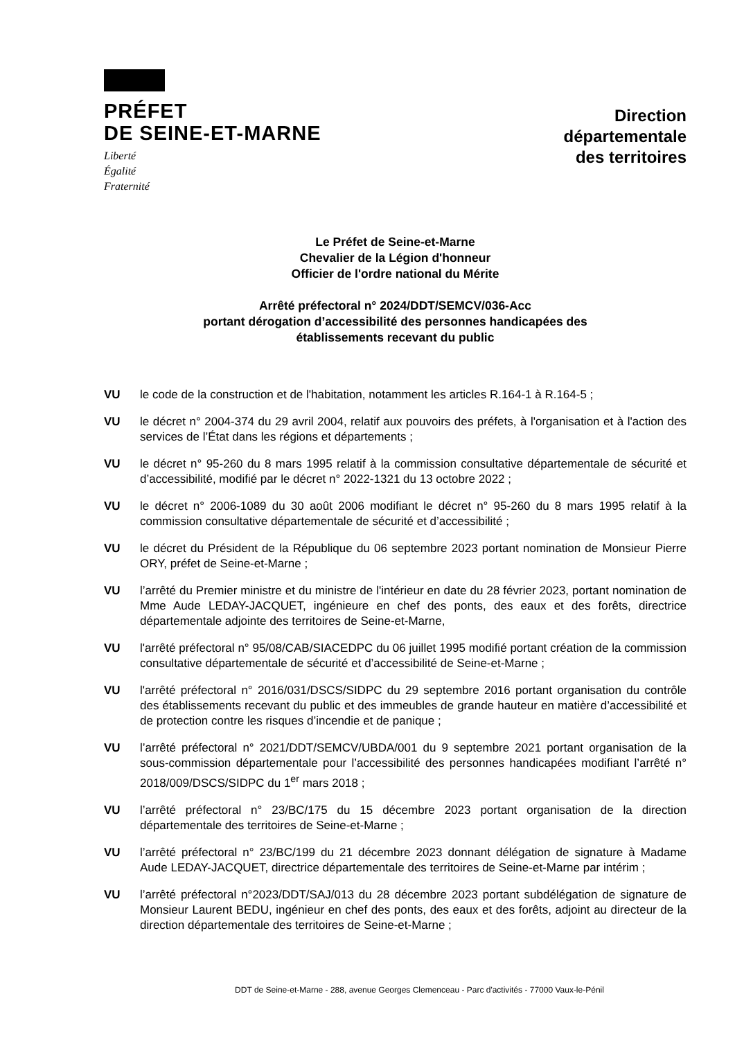PRÉFET
DE SEINE-ET-MARNE
Liberté
Égalité
Fraternité
Direction
départementale
des territoires
Le Préfet de Seine-et-Marne
Chevalier de la Légion d'honneur
Officier de l'ordre national du Mérite
Arrêté préfectoral n° 2024/DDT/SEMCV/036-Acc
portant dérogation d’accessibilité des personnes handicapées des
établissements recevant du public
VU le code de la construction et de l'habitation, notamment les articles R.164-1 à R.164-5 ;
VU le décret n° 2004-374 du 29 avril 2004, relatif aux pouvoirs des préfets, à l'organisation et à l'action des services de l’État dans les régions et départements ;
VU le décret n° 95-260 du 8 mars 1995 relatif à la commission consultative départementale de sécurité et d’accessibilité, modifié par le décret n° 2022-1321 du 13 octobre 2022 ;
VU le décret n° 2006-1089 du 30 août 2006 modifiant le décret n° 95-260 du 8 mars 1995 relatif à la commission consultative départementale de sécurité et d’accessibilité ;
VU le décret du Président de la République du 06 septembre 2023 portant nomination de Monsieur Pierre ORY, préfet de Seine-et-Marne ;
VU l’arrêté du Premier ministre et du ministre de l'intérieur en date du 28 février 2023, portant nomination de Mme Aude LEDAY-JACQUET, ingénieure en chef des ponts, des eaux et des forêts, directrice départementale adjointe des territoires de Seine-et-Marne,
VU l'arrêté préfectoral n° 95/08/CAB/SIACEDPC du 06 juillet 1995 modifié portant création de la commission consultative départementale de sécurité et d’accessibilité de Seine-et-Marne ;
VU l'arrêté préfectoral n° 2016/031/DSCS/SIDPC du 29 septembre 2016 portant organisation du contrôle des établissements recevant du public et des immeubles de grande hauteur en matière d’accessibilité et de protection contre les risques d’incendie et de panique ;
VU l’arrêté préfectoral n° 2021/DDT/SEMCV/UBDA/001 du 9 septembre 2021 portant organisation de la sous-commission départementale pour l’accessibilité des personnes handicapées modifiant l’arrêté n° 2018/009/DSCS/SIDPC du 1<sup>er</sup> mars 2018 ;
VU l’arrêté préfectoral n° 23/BC/175 du 15 décembre 2023 portant organisation de la direction départementale des territoires de Seine-et-Marne ;
VU l’arrêté préfectoral n° 23/BC/199 du 21 décembre 2023 donnant délégation de signature à Madame Aude LEDAY-JACQUET, directrice départementale des territoires de Seine-et-Marne par intérim ;
VU l’arrêté préfectoral n°2023/DDT/SAJ/013 du 28 décembre 2023 portant subdélégation de signature de Monsieur Laurent BEDU, ingénieur en chef des ponts, des eaux et des forêts, adjoint au directeur de la direction départementale des territoires de Seine-et-Marne ;
DDT de Seine-et-Marne - 288, avenue Georges Clemenceau - Parc d'activités - 77000 Vaux-le-Pénil